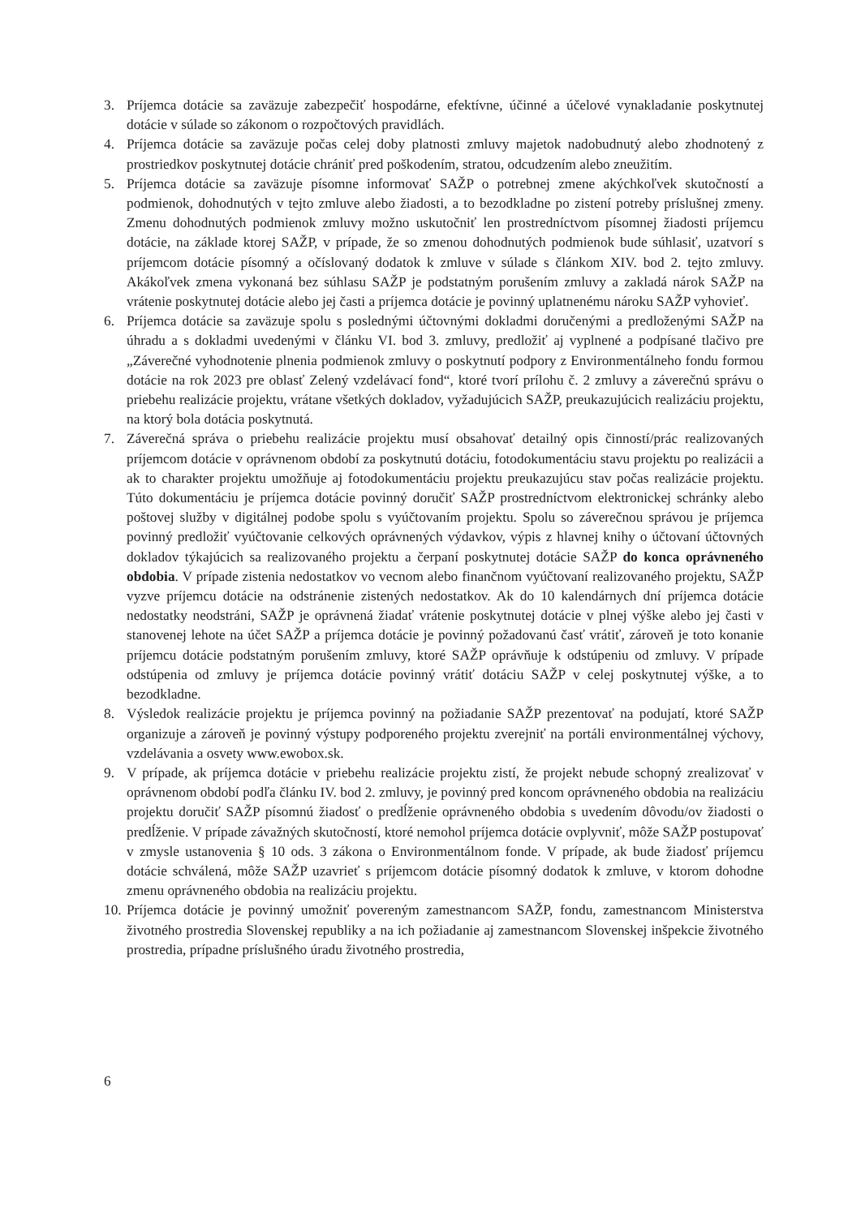3. Príjemca dotácie sa zaväzuje zabezpečiť hospodárne, efektívne, účinné a účelové vynakladanie poskytnutej dotácie v súlade so zákonom o rozpočtových pravidlách.
4. Príjemca dotácie sa zaväzuje počas celej doby platnosti zmluvy majetok nadobudnutý alebo zhodnotený z prostriedkov poskytnutej dotácie chrániť pred poškodením, stratou, odcudzením alebo zneužitím.
5. Príjemca dotácie sa zaväzuje písomne informovať SAŽP o potrebnej zmene akýchkoľvek skutočností a podmienok, dohodnutých v tejto zmluve alebo žiadosti, a to bezodkladne po zistení potreby príslušnej zmeny. Zmenu dohodnutých podmienok zmluvy možno uskutočniť len prostredníctvom písomnej žiadosti príjemcu dotácie, na základe ktorej SAŽP, v prípade, že so zmenou dohodnutých podmienok bude súhlasiť, uzatvorí s príjemcom dotácie písomný a očíslovaný dodatok k zmluve v súlade s článkom XIV. bod 2. tejto zmluvy. Akákoľvek zmena vykonaná bez súhlasu SAŽP je podstatným porušením zmluvy a zakladá nárok SAŽP na vrátenie poskytnutej dotácie alebo jej časti a príjemca dotácie je povinný uplatnenému nároku SAŽP vyhovieť.
6. Príjemca dotácie sa zaväzuje spolu s poslednými účtovnými dokladmi doručenými a predloženými SAŽP na úhradu a s dokladmi uvedenými v článku VI. bod 3. zmluvy, predložiť aj vyplnené a podpísané tlačivo pre „Záverečné vyhodnotenie plnenia podmienok zmluvy o poskytnutí podpory z Environmentálneho fondu formou dotácie na rok 2023 pre oblasť Zelený vzdelávací fond“, ktoré tvorí prílohu č. 2 zmluvy a záverečnú správu o priebehu realizácie projektu, vrátane všetkých dokladov, vyžadujúcich SAŽP, preukazujúcich realizáciu projektu, na ktorý bola dotácia poskytnutá.
7. Záverečná správa o priebehu realizácie projektu musí obsahovať detailný opis činností/prác realizovaných príjemcom dotácie v oprávnenom období za poskytnutú dotáciu, fotodokumentáciu stavu projektu po realizácii a ak to charakter projektu umožňuje aj fotodokumentáciu projektu preukazujúcu stav počas realizácie projektu. Túto dokumentáciu je príjemca dotácie povinný doručiť SAŽP prostredníctvom elektronickej schránky alebo poštovej služby v digitálnej podobe spolu s vyúčtovaním projektu. Spolu so záverečnou správou je príjemca povinný predložiť vyúčtovanie celkových oprávnených výdavkov, výpis z hlavnej knihy o účtovaní účtovných dokladov týkajúcich sa realizovaného projektu a čerpaní poskytnutej dotácie SAŽP do konca oprávneného obdobia. V prípade zistenia nedostatkov vo vecnom alebo finančnom vyúčtovaní realizovaného projektu, SAŽP vyzve príjemcu dotácie na odstránenie zistených nedostatkov. Ak do 10 kalendárnych dní príjemca dotácie nedostatky neodstráni, SAŽP je oprávnená žiadať vrátenie poskytnutej dotácie v plnej výške alebo jej časti v stanovenej lehote na účet SAŽP a príjemca dotácie je povinný požadovanú časť vrátiť, zároveň je toto konanie príjemcu dotácie podstatným porušením zmluvy, ktoré SAŽP oprávňuje k odstúpeniu od zmluvy. V prípade odstúpenia od zmluvy je príjemca dotácie povinný vrátiť dotáciu SAŽP v celej poskytnutej výške, a to bezodkladne.
8. Výsledok realizácie projektu je príjemca povinný na požiadanie SAŽP prezentovať na podujatí, ktoré SAŽP organizuje a zároveň je povinný výstupy podporeného projektu zverejniť na portáli environmentálnej výchovy, vzdelávania a osvety www.ewobox.sk.
9. V prípade, ak príjemca dotácie v priebehu realizácie projektu zistí, že projekt nebude schopný zrealizovať v oprávnenom období podľa článku IV. bod 2. zmluvy, je povinný pred koncom oprávneného obdobia na realizáciu projektu doručiť SAŽP písomnú žiadosť o predĺženie oprávneného obdobia s uvedením dôvodu/ov žiadosti o predĺženie. V prípade závažných skutočností, ktoré nemohol príjemca dotácie ovplyvniť, môže SAŽP postupovať v zmysle ustanovenia § 10 ods. 3 zákona o Environmentálnom fonde. V prípade, ak bude žiadosť príjemcu dotácie schválená, môže SAŽP uzavrieť s príjemcom dotácie písomný dodatok k zmluve, v ktorom dohodne zmenu oprávneného obdobia na realizáciu projektu.
10.
Príjemca dotácie je povinný umožniť povereným zamestnancom SAŽP, fondu, zamestnancom Ministerstva životného prostredia Slovenskej republiky a na ich požiadanie aj zamestnancom Slovenskej inšpekcie životného prostredia, prípadne príslušného úradu životného prostredia,
6